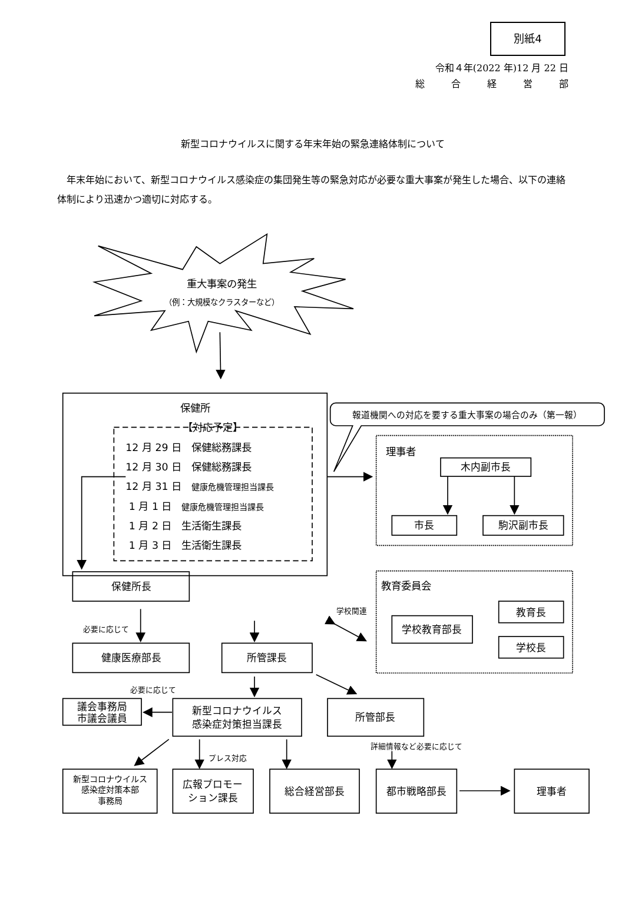別紙4
令和４年(2022 年)12 月 22 日
総合経営部
新型コロナウイルスに関する年末年始の緊急連絡体制について
年末年始において、新型コロナウイルス感染症の集団発生等の緊急対応が必要な重大事案が発生した場合、以下の連絡体制により迅速かつ適切に対応する。
重大事案の発生
（例：大規模なクラスターなど）
保健所
【対応予定】
報道機関への対応を要する重大事案の場合のみ（第一報）
12 月 29 日　保健総務課長
12 月 30 日　保健総務課長
12 月 31 日　健康危機管理担当課長
1 月 1 日　健康危機管理担当課長
1 月 2 日　生活衛生課長
1 月 3 日　生活衛生課長
理事者
教育委員会
木内副市長
市長
駒沢副市長
保健所長
学校関連
教育長
学校教育部長
学校長
必要に応じて
健康医療部長
所管課長
必要に応じて
議会事務局
市議会議員
新型コロナウイルス
感染症対策担当課長
所管部長
詳細情報など必要に応じて
プレス対応
新型コロナウイルス
感染症対策本部
事務局
広報プロモー
ション課長
総合経営部長
都市戦略部長
理事者